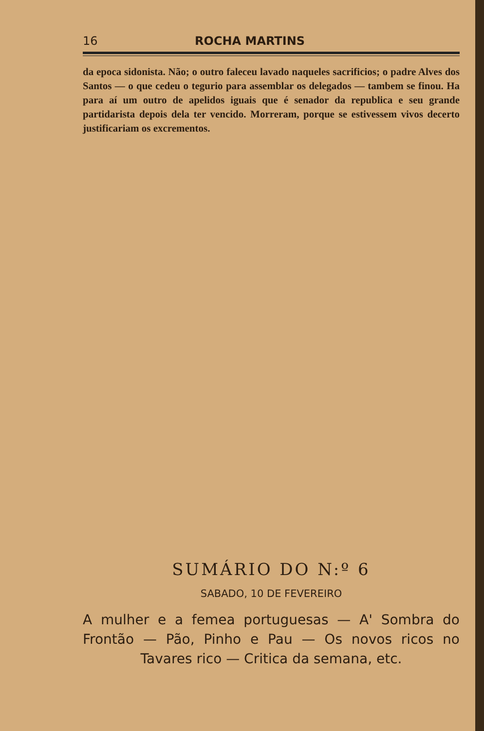16 ROCHA MARTINS
da epoca sidonista. Não; o outro faleceu lavado naqueles sacrificios; o padre Alves dos Santos — o que cedeu o tegurio para assemblar os delegados — tambem se finou. Ha para aí um outro de apelidos iguais que é senador da republica e seu grande partidarista depois dela ter vencido. Morreram, porque se estivessem vivos decerto justificariam os excrementos.
SUMÁRIO DO N:º 6
SABADO, 10 DE FEVEREIRO
A mulher e a femea portuguesas — A' Sombra do Frontão — Pão, Pinho e Pau — Os novos ricos no Tavares rico — Critica da semana, etc.